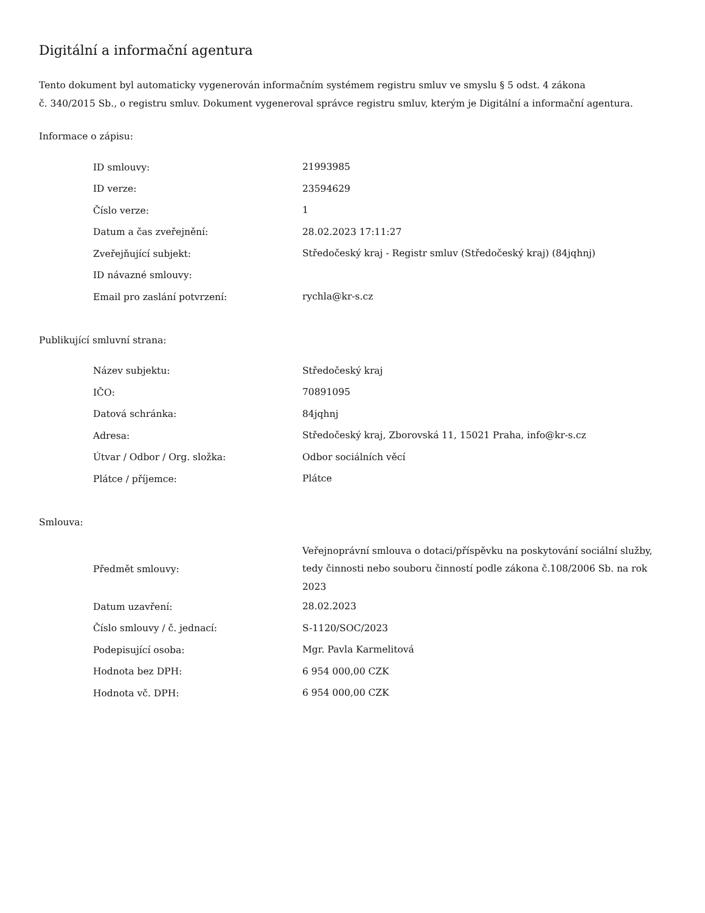Digitální a informační agentura
Tento dokument byl automaticky vygenerován informačním systémem registru smluv ve smyslu § 5 odst. 4 zákona
č. 340/2015 Sb., o registru smluv. Dokument vygeneroval správce registru smluv, kterým je Digitální a informační agentura.
Informace o zápisu:
| ID smlouvy: | 21993985 |
| ID verze: | 23594629 |
| Číslo verze: | 1 |
| Datum a čas zveřejnění: | 28.02.2023 17:11:27 |
| Zveřejňující subjekt: | Středočeský kraj - Registr smluv (Středočeský kraj) (84jqhnj) |
| ID návazné smlouvy: | |
| Email pro zaslání potvrzení: | rychla@kr-s.cz |
Publikující smluvní strana:
| Název subjektu: | Středočeský kraj |
| IČO: | 70891095 |
| Datová schránka: | 84jqhnj |
| Adresa: | Středočeský kraj, Zborovská 11, 15021 Praha, info@kr-s.cz |
| Útvar / Odbor / Org. složka: | Odbor sociálních věcí |
| Plátce / příjemce: | Plátce |
Smlouva:
| Předmět smlouvy: | Veřejnoprávní smlouva o dotaci/příspěvku na poskytování sociální služby, tedy činnosti nebo souboru činností podle zákona č.108/2006 Sb. na rok 2023 |
| Datum uzavření: | 28.02.2023 |
| Číslo smlouvy / č. jednací: | S-1120/SOC/2023 |
| Podepisující osoba: | Mgr. Pavla Karmelitová |
| Hodnota bez DPH: | 6 954 000,00 CZK |
| Hodnota vč. DPH: | 6 954 000,00 CZK |